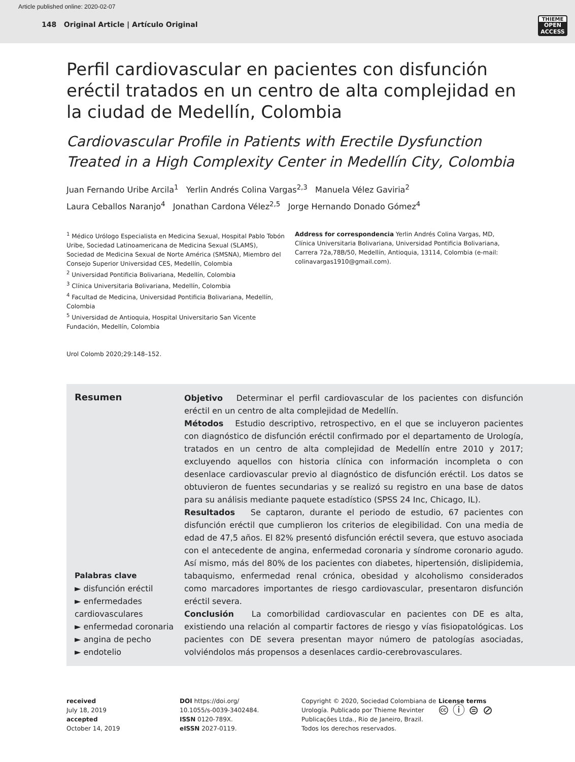Article published online: 2020-02-07
148 Original Article | Artículo Original
THIEME
OPEN ACCESS
Perfil cardiovascular en pacientes con disfunción eréctil tratados en un centro de alta complejidad en la ciudad de Medellín, Colombia
Cardiovascular Profile in Patients with Erectile Dysfunction Treated in a High Complexity Center in Medellín City, Colombia
Juan Fernando Uribe Arcila<sup>1</sup> Yerlin Andrés Colina Vargas<sup>2,3</sup> Manuela Vélez Gaviria<sup>2</sup>
Laura Ceballos Naranjo<sup>4</sup> Jonathan Cardona Vélez<sup>2,5</sup> Jorge Hernando Donado Gómez<sup>4</sup>
<sup>1</sup> Médico Urólogo Especialista en Medicina Sexual, Hospital Pablo Tobón Uribe, Sociedad Latinoamericana de Medicina Sexual (SLAMS), Sociedad de Medicina Sexual de Norte América (SMSNA), Miembro del Consejo Superior Universidad CES, Medellín, Colombia
<sup>2</sup> Universidad Pontificia Bolivariana, Medellín, Colombia
<sup>3</sup> Clínica Universitaria Bolivariana, Medellín, Colombia
<sup>4</sup> Facultad de Medicina, Universidad Pontificia Bolivariana, Medellín, Colombia
<sup>5</sup> Universidad de Antioquia, Hospital Universitario San Vicente Fundación, Medellín, Colombia
Urol Colomb 2020;29:148–152.
Address for correspondencia Yerlin Andrés Colina Vargas, MD, Clínica Universitaria Bolivariana, Universidad Pontificia Bolivariana, Carrera 72a,78B/50, Medellín, Antioquia, 13114, Colombia (e-mail: colinavargas1910@gmail.com).
Resumen
Palabras clave
► disfunción eréctil
► enfermedades cardiovasculares
► enfermedad coronaria
► angina de pecho
► endotelio
Objetivo Determinar el perfil cardiovascular de los pacientes con disfunción eréctil en un centro de alta complejidad de Medellín.
Métodos Estudio descriptivo, retrospectivo, en el que se incluyeron pacientes con diagnóstico de disfunción eréctil confirmado por el departamento de Urología, tratados en un centro de alta complejidad de Medellín entre 2010 y 2017; excluyendo aquellos con historia clínica con información incompleta o con desenlace cardiovascular previo al diagnóstico de disfunción eréctil. Los datos se obtuvieron de fuentes secundarias y se realizó su registro en una base de datos para su análisis mediante paquete estadístico (SPSS 24 Inc, Chicago, IL).
Resultados Se captaron, durante el periodo de estudio, 67 pacientes con disfunción eréctil que cumplieron los criterios de elegibilidad. Con una media de edad de 47,5 años. El 82% presentó disfunción eréctil severa, que estuvo asociada con el antecedente de angina, enfermedad coronaria y síndrome coronario agudo. Así mismo, más del 80% de los pacientes con diabetes, hipertensión, dislipidemia, tabaquismo, enfermedad renal crónica, obesidad y alcoholismo considerados como marcadores importantes de riesgo cardiovascular, presentaron disfunción eréctil severa.
Conclusión La comorbilidad cardiovascular en pacientes con DE es alta, existiendo una relación al compartir factores de riesgo y vías fisiopatológicas. Los pacientes con DE severa presentan mayor número de patologías asociadas, volviéndolos más propensos a desenlaces cardio-cerebrovasculares.
received
July 18, 2019
accepted
October 14, 2019
DOI https://doi.org/
10.1055/s-0039-3402484.
ISSN 0120-789X.
eISSN 2027-0119.
Copyright © 2020, Sociedad Colombiana de Urología. Publicado por Thieme Revinter Publicações Ltda., Rio de Janeiro, Brazil. Todos los derechos reservados.
License terms
🅭 ⓘ ⊜ ⊘